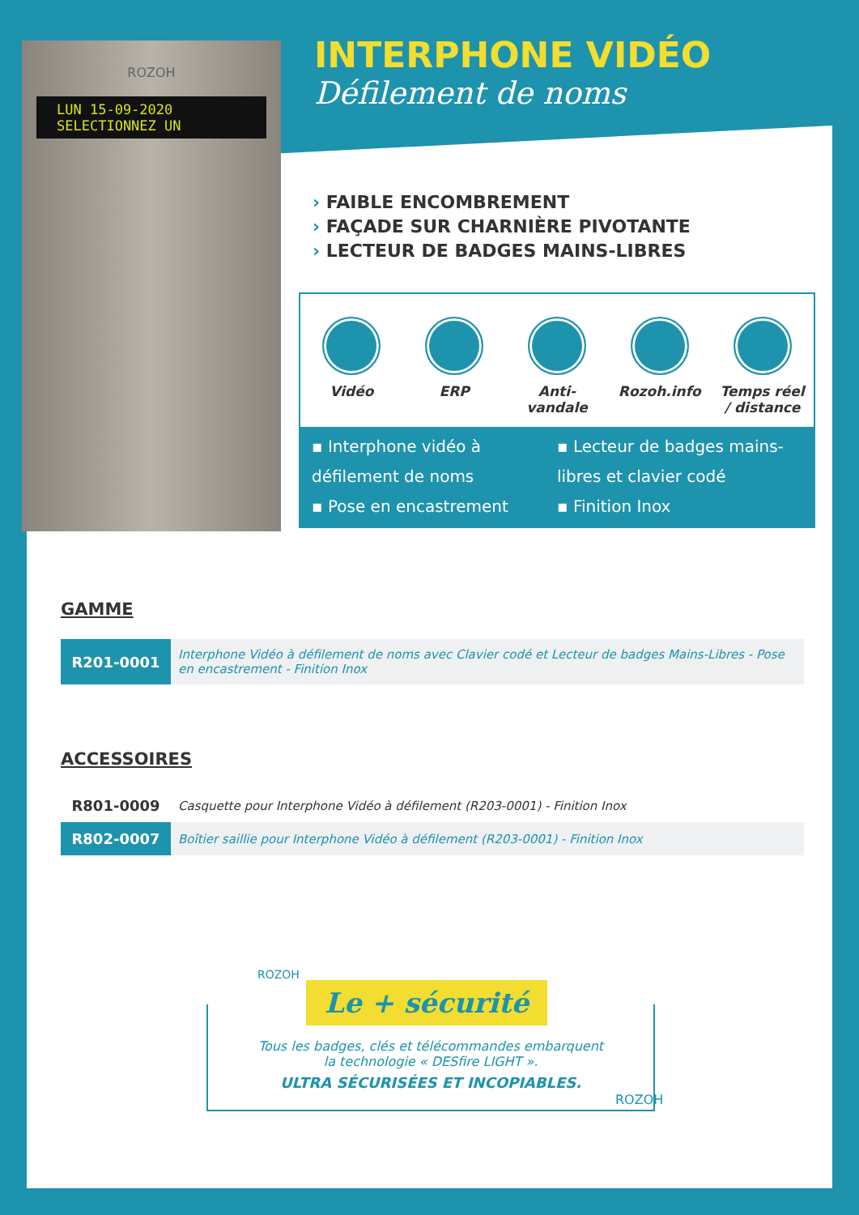ROZOH
LUN 15-09-2020
SELECTIONNEZ UN
INTERPHONE VIDÉO
Défilement de noms
› FAIBLE ENCOMBREMENT
› FAÇADE SUR CHARNIÈRE PIVOTANTE
› LECTEUR DE BADGES MAINS-LIBRES
Vidéo ERP Anti-vandale
Rozoh.info Temps réel / distance
▪ Interphone vidéo à défilement de noms
▪ Pose en encastrement
▪ Lecteur de badges mains-libres et clavier codé
▪ Finition Inox
GAMME
| R201-0001 | Interphone Vidéo à défilement de noms avec Clavier codé et Lecteur de badges Mains-Libres - Pose en encastrement - Finition Inox |
ACCESSOIRES
| R801-0009 | Casquette pour Interphone Vidéo à défilement (R203-0001) - Finition Inox |
| R802-0007 | Boîtier saillie pour Interphone Vidéo à défilement (R203-0001) - Finition Inox |
Le + sécurité
Tous les badges, clés et télécommandes embarquent
la technologie « DESfire LIGHT ».
ULTRA SÉCURISÉES ET INCOPIABLES.
ROZOH
ROZOH